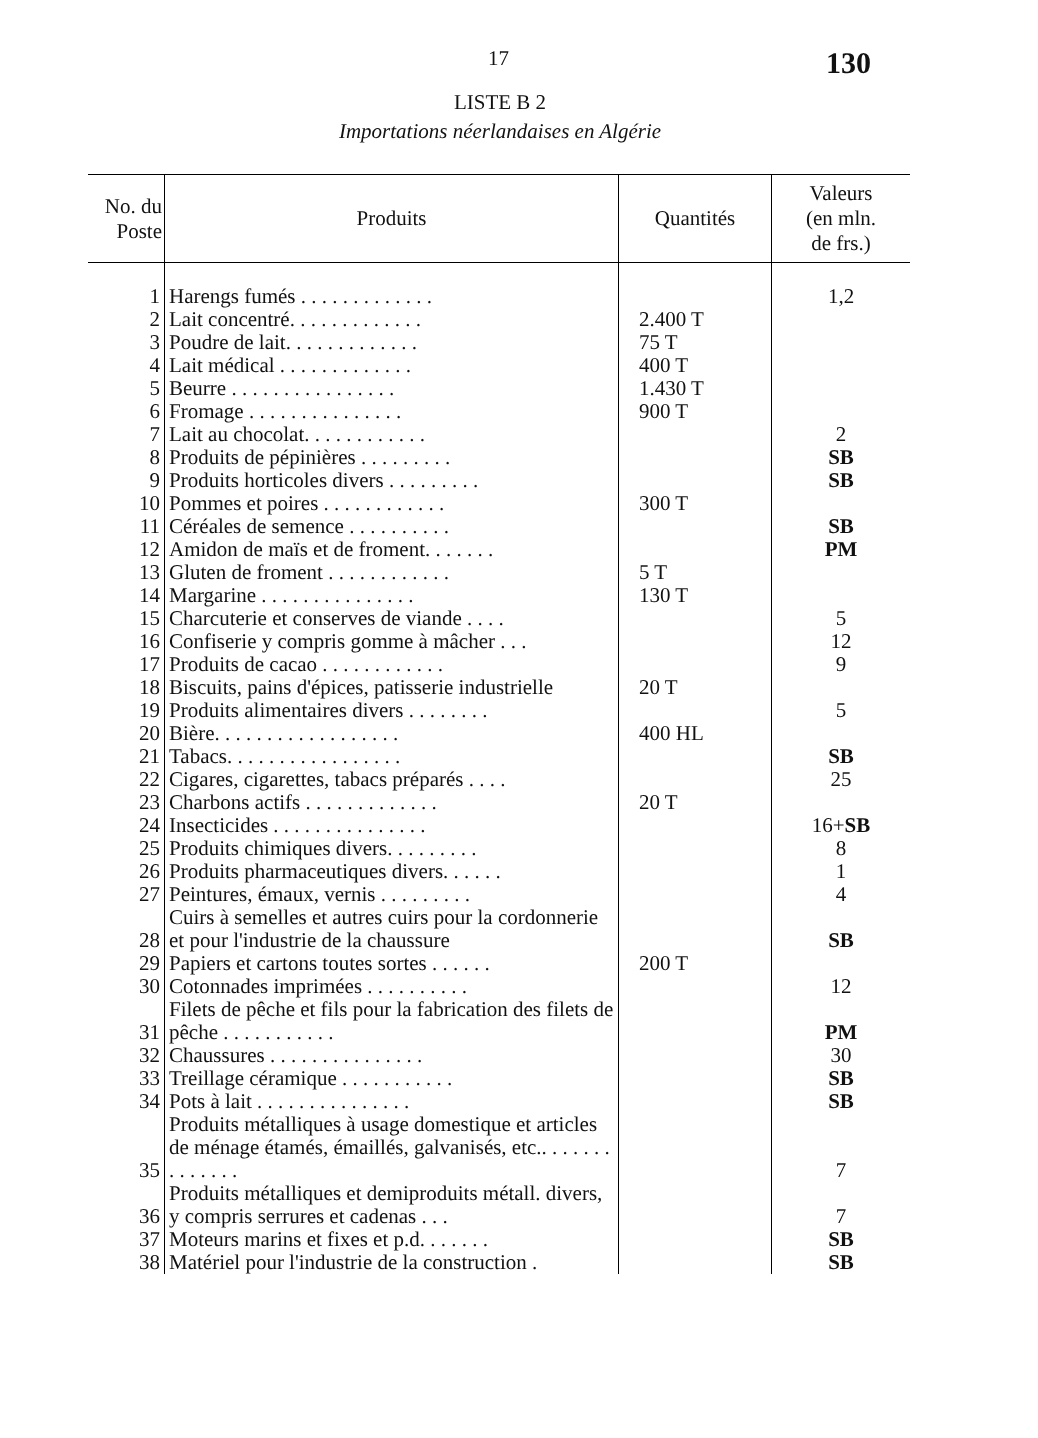17 130
LISTE B 2
Importations néerlandaises en Algérie
| No. du Poste | Produits | Quantités | Valeurs (en mln. de frs.) |
| --- | --- | --- | --- |
| 1 | Harengs fumés . . . . . . . . . . . . . | | 1,2 |
| 2 | Lait concentré. . . . . . . . . . . . . | 2.400 T | |
| 3 | Poudre de lait. . . . . . . . . . . . . | 75 T | |
| 4 | Lait médical . . . . . . . . . . . . . | 400 T | |
| 5 | Beurre . . . . . . . . . . . . . . . . | 1.430 T | |
| 6 | Fromage . . . . . . . . . . . . . . . | 900 T | |
| 7 | Lait au chocolat. . . . . . . . . . . . | | 2 |
| 8 | Produits de pépinières . . . . . . . . . | | SB |
| 9 | Produits horticoles divers . . . . . . . . . | | SB |
| 10 | Pommes et poires . . . . . . . . . . . . | 300 T | |
| 11 | Céréales de semence . . . . . . . . . . | | SB |
| 12 | Amidon de maïs et de froment. . . . . . . | | PM |
| 13 | Gluten de froment . . . . . . . . . . . . | 5 T | |
| 14 | Margarine . . . . . . . . . . . . . . . | 130 T | |
| 15 | Charcuterie et conserves de viande . . . . | | 5 |
| 16 | Confiserie y compris gomme à mâcher . . . | | 12 |
| 17 | Produits de cacao . . . . . . . . . . . . | | 9 |
| 18 | Biscuits, pains d'épices, patisserie industrielle | 20 T | |
| 19 | Produits alimentaires divers . . . . . . . . | | 5 |
| 20 | Bière. . . . . . . . . . . . . . . . . . | 400 HL | |
| 21 | Tabacs. . . . . . . . . . . . . . . . . | | SB |
| 22 | Cigares, cigarettes, tabacs préparés . . . . | | 25 |
| 23 | Charbons actifs . . . . . . . . . . . . . | 20 T | |
| 24 | Insecticides . . . . . . . . . . . . . . . | | 16+ SB |
| 25 | Produits chimiques divers. . . . . . . . . | | 8 |
| 26 | Produits pharmaceutiques divers. . . . . . | | 1 |
| 27 | Peintures, émaux, vernis . . . . . . . . . | | 4 |
| 28 | Cuirs à semelles et autres cuirs pour la cordonnerie et pour l'industrie de la chaussure | | SB |
| 29 | Papiers et cartons toutes sortes . . . . . . | 200 T | |
| 30 | Cotonnades imprimées . . . . . . . . . . | | 12 |
| 31 | Filets de pêche et fils pour la fabrication des filets de pêche . . . . . . . . . . . | | PM |
| 32 | Chaussures . . . . . . . . . . . . . . . | | 30 |
| 33 | Treillage céramique . . . . . . . . . . . | | SB |
| 34 | Pots à lait . . . . . . . . . . . . . . . | | SB |
| 35 | Produits métalliques à usage domestique et articles de ménage étamés, émaillés, galvanisés, etc.. . . . . . . . . . . . . . | | 7 |
| 36 | Produits métalliques et demiproduits métall. divers, y compris serrures et cadenas . . . | | 7 |
| 37 | Moteurs marins et fixes et p.d. . . . . . . | | SB |
| 38 | Matériel pour l'industrie de la construction . | | SB |